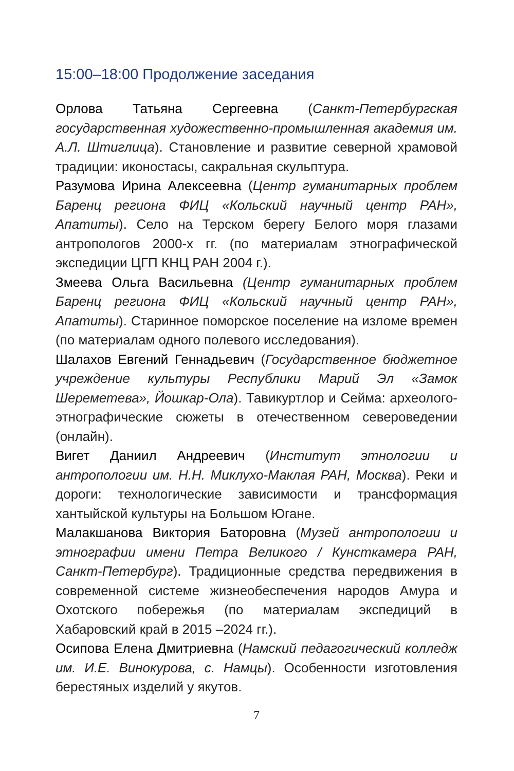15:00–18:00 Продолжение заседания
Орлова Татьяна Сергеевна (Санкт-Петербургская государственная художественно-промышленная академия им. А.Л. Штиглица). Становление и развитие северной храмовой традиции: иконостасы, сакральная скульптура.
Разумова Ирина Алексеевна (Центр гуманитарных проблем Баренц региона ФИЦ «Кольский научный центр РАН», Апатиты). Село на Терском берегу Белого моря глазами антропологов 2000-х гг. (по материалам этнографической экспедиции ЦГП КНЦ РАН 2004 г.).
Змеева Ольга Васильевна (Центр гуманитарных проблем Баренц региона ФИЦ «Кольский научный центр РАН», Апатиты). Старинное поморское поселение на изломе времен (по материалам одного полевого исследования).
Шалахов Евгений Геннадьевич (Государственное бюджетное учреждение культуры Республики Марий Эл «Замок Шереметева», Йошкар-Ола). Тавикуртлор и Сейма: археолого-этнографические сюжеты в отечественном североведении (онлайн).
Вигет Даниил Андреевич (Институт этнологии и антропологии им. Н.Н. Миклухо-Маклая РАН, Москва). Реки и дороги: технологические зависимости и трансформация хантыйской культуры на Большом Югане.
Малакшанова Виктория Баторовна (Музей антропологии и этнографии имени Петра Великого / Кунсткамера РАН, Санкт-Петербург). Традиционные средства передвижения в современной системе жизнеобеспечения народов Амура и Охотского побережья (по материалам экспедиций в Хабаровский край в 2015 –2024 гг.).
Осипова Елена Дмитриевна (Намский педагогический колледж им. И.Е. Винокурова, с. Намцы). Особенности изготовления берестяных изделий у якутов.
7